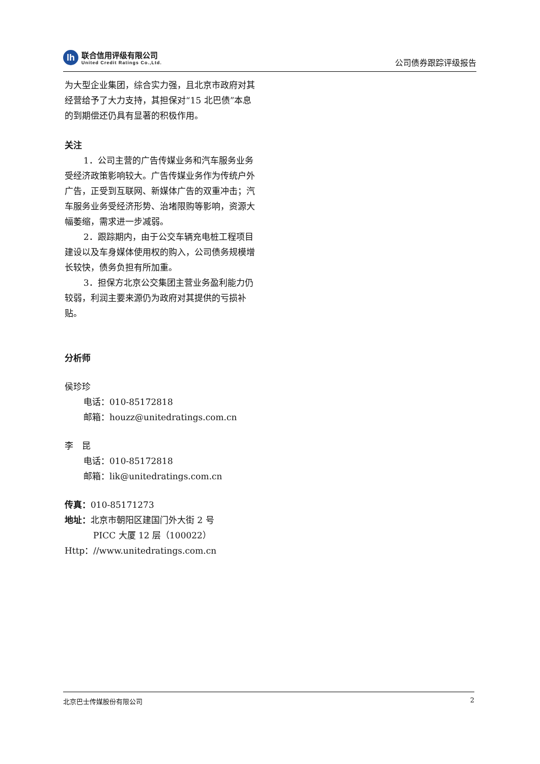lh
联合信用评级有限公司
United Credit Ratings Co.,Ltd.
公司债券跟踪评级报告
为大型企业集团，综合实力强，且北京市政府对其经营给予了大力支持，其担保对“15 北巴债”本息的到期偿还仍具有显著的积极作用。
关注
1．公司主营的广告传媒业务和汽车服务业务受经济政策影响较大。广告传媒业务作为传统户外广告，正受到互联网、新媒体广告的双重冲击；汽车服务业务受经济形势、治堵限购等影响，资源大幅萎缩，需求进一步减弱。
2．跟踪期内，由于公交车辆充电桩工程项目建设以及车身媒体使用权的购入，公司债务规模增长较快，债务负担有所加重。
3．担保方北京公交集团主营业务盈利能力仍较弱，利润主要来源仍为政府对其提供的亏损补贴。
分析师
侯珍珍
电话：010-85172818
邮箱：houzz@unitedratings.com.cn
李　昆
电话：010-85172818
邮箱：lik@unitedratings.com.cn
传真：010-85171273
地址：北京市朝阳区建国门外大街 2 号
PICC 大厦 12 层（100022）
Http：//www.unitedratings.com.cn
北京巴士传媒股份有限公司 2